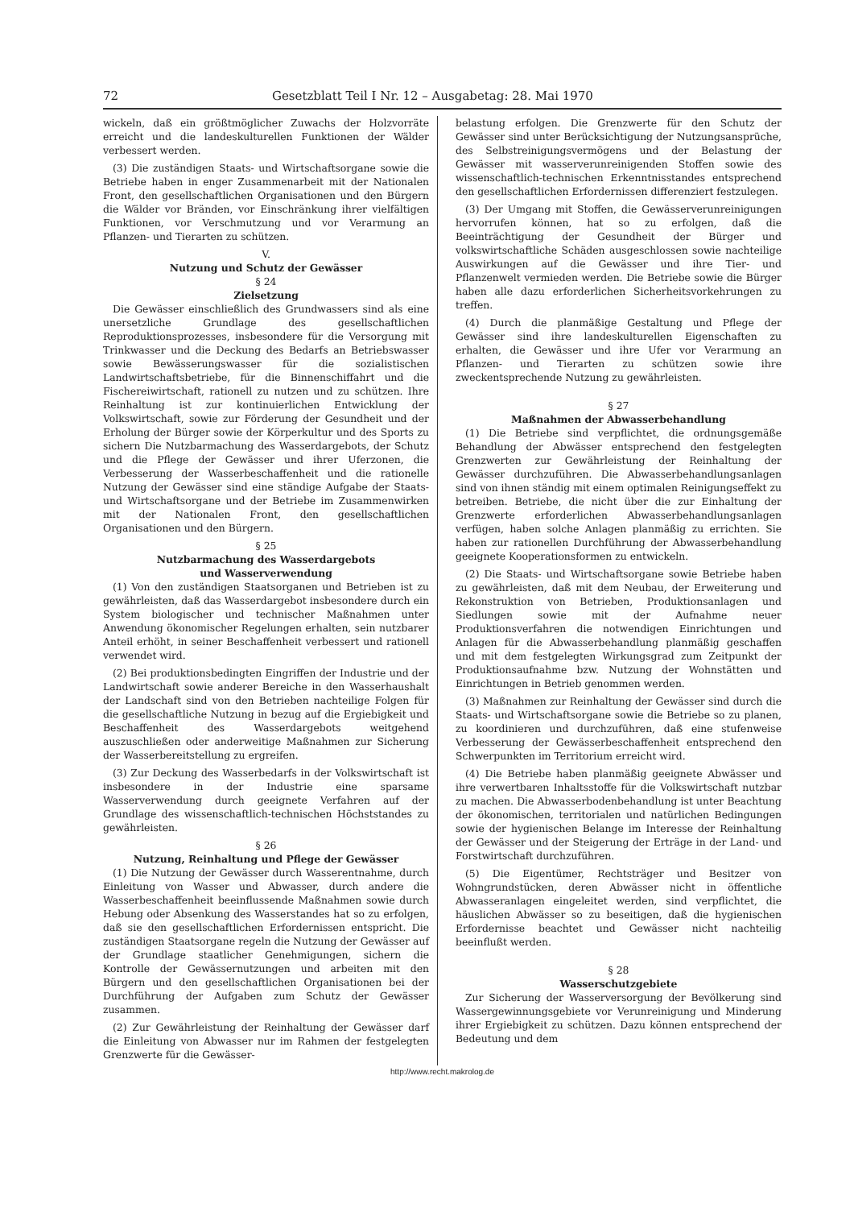72 Gesetzblatt Teil I Nr. 12 – Ausgabetag: 28. Mai 1970
wickeln, daß ein größtmöglicher Zuwachs der Holzvorräte erreicht und die landeskulturellen Funktionen der Wälder verbessert werden.
(3) Die zuständigen Staats- und Wirtschaftsorgane sowie die Betriebe haben in enger Zusammenarbeit mit der Nationalen Front, den gesellschaftlichen Organisationen und den Bürgern die Wälder vor Bränden, vor Einschränkung ihrer vielfältigen Funktionen, vor Verschmutzung und vor Verarmung an Pflanzen- und Tierarten zu schützen.
V.
Nutzung und Schutz der Gewässer
§ 24
Zielsetzung
Die Gewässer einschließlich des Grundwassers sind als eine unersetzliche Grundlage des gesellschaftlichen Reproduktionsprozesses, insbesondere für die Versorgung mit Trinkwasser und die Deckung des Bedarfs an Betriebswasser sowie Bewässerungswasser für die sozialistischen Landwirtschaftsbetriebe, für die Binnenschiffahrt und die Fischereiwirtschaft, rationell zu nutzen und zu schützen. Ihre Reinhaltung ist zur kontinuierlichen Entwicklung der Volkswirtschaft, sowie zur Förderung der Gesundheit und der Erholung der Bürger sowie der Körperkultur und des Sports zu sichern Die Nutzbarmachung des Wasserdargebots, der Schutz und die Pflege der Gewässer und ihrer Uferzonen, die Verbesserung der Wasserbeschaffenheit und die rationelle Nutzung der Gewässer sind eine ständige Aufgabe der Staats- und Wirtschaftsorgane und der Betriebe im Zusammenwirken mit der Nationalen Front, den gesellschaftlichen Organisationen und den Bürgern.
§ 25
Nutzbarmachung des Wasserdargebots
und Wasserverwendung
(1) Von den zuständigen Staatsorganen und Betrieben ist zu gewährleisten, daß das Wasserdargebot insbesondere durch ein System biologischer und technischer Maßnahmen unter Anwendung ökonomischer Regelungen erhalten, sein nutzbarer Anteil erhöht, in seiner Beschaffenheit verbessert und rationell verwendet wird.
(2) Bei produktionsbedingten Eingriffen der Industrie und der Landwirtschaft sowie anderer Bereiche in den Wasserhaushalt der Landschaft sind von den Betrieben nachteilige Folgen für die gesellschaftliche Nutzung in bezug auf die Ergiebigkeit und Beschaffenheit des Wasserdargebots weitgehend auszuschließen oder anderweitige Maßnahmen zur Sicherung der Wasserbereitstellung zu ergreifen.
(3) Zur Deckung des Wasserbedarfs in der Volkswirtschaft ist insbesondere in der Industrie eine sparsame Wasserverwendung durch geeignete Verfahren auf der Grundlage des wissenschaftlich-technischen Höchststandes zu gewährleisten.
§ 26
Nutzung, Reinhaltung und Pflege der Gewässer
(1) Die Nutzung der Gewässer durch Wasserentnahme, durch Einleitung von Wasser und Abwasser, durch andere die Wasserbeschaffenheit beeinflussende Maßnahmen sowie durch Hebung oder Absenkung des Wasserstandes hat so zu erfolgen, daß sie den gesellschaftlichen Erfordernissen entspricht. Die zuständigen Staatsorgane regeln die Nutzung der Gewässer auf der Grundlage staatlicher Genehmigungen, sichern die Kontrolle der Gewässernutzungen und arbeiten mit den Bürgern und den gesellschaftlichen Organisationen bei der Durchführung der Aufgaben zum Schutz der Gewässer zusammen.
(2) Zur Gewährleistung der Reinhaltung der Gewässer darf die Einleitung von Abwasser nur im Rahmen der festgelegten Grenzwerte für die Gewässer-
belastung erfolgen. Die Grenzwerte für den Schutz der Gewässer sind unter Berücksichtigung der Nutzungsansprüche, des Selbstreinigungsvermögens und der Belastung der Gewässer mit wasserverunreinigenden Stoffen sowie des wissenschaftlich-technischen Erkenntnisstandes entsprechend den gesellschaftlichen Erfordernissen differenziert festzulegen.
(3) Der Umgang mit Stoffen, die Gewässerverunreinigungen hervorrufen können, hat so zu erfolgen, daß die Beeinträchtigung der Gesundheit der Bürger und volkswirtschaftliche Schäden ausgeschlossen sowie nachteilige Auswirkungen auf die Gewässer und ihre Tier- und Pflanzenwelt vermieden werden. Die Betriebe sowie die Bürger haben alle dazu erforderlichen Sicherheitsvorkehrungen zu treffen.
(4) Durch die planmäßige Gestaltung und Pflege der Gewässer sind ihre landeskulturellen Eigenschaften zu erhalten, die Gewässer und ihre Ufer vor Verarmung an Pflanzen- und Tierarten zu schützen sowie ihre zweckentsprechende Nutzung zu gewährleisten.
§ 27
Maßnahmen der Abwasserbehandlung
(1) Die Betriebe sind verpflichtet, die ordnungsgemäße Behandlung der Abwässer entsprechend den festgelegten Grenzwerten zur Gewährleistung der Reinhaltung der Gewässer durchzuführen. Die Abwasserbehandlungsanlagen sind von ihnen ständig mit einem optimalen Reinigungseffekt zu betreiben. Betriebe, die nicht über die zur Einhaltung der Grenzwerte erforderlichen Abwasserbehandlungsanlagen verfügen, haben solche Anlagen planmäßig zu errichten. Sie haben zur rationellen Durchführung der Abwasserbehandlung geeignete Kooperationsformen zu entwickeln.
(2) Die Staats- und Wirtschaftsorgane sowie Betriebe haben zu gewährleisten, daß mit dem Neubau, der Erweiterung und Rekonstruktion von Betrieben, Produktionsanlagen und Siedlungen sowie mit der Aufnahme neuer Produktionsverfahren die notwendigen Einrichtungen und Anlagen für die Abwasserbehandlung planmäßig geschaffen und mit dem festgelegten Wirkungsgrad zum Zeitpunkt der Produktionsaufnahme bzw. Nutzung der Wohnstätten und Einrichtungen in Betrieb genommen werden.
(3) Maßnahmen zur Reinhaltung der Gewässer sind durch die Staats- und Wirtschaftsorgane sowie die Betriebe so zu planen, zu koordinieren und durchzuführen, daß eine stufenweise Verbesserung der Gewässerbeschaffenheit entsprechend den Schwerpunkten im Territorium erreicht wird.
(4) Die Betriebe haben planmäßig geeignete Abwässer und ihre verwertbaren Inhaltsstoffe für die Volkswirtschaft nutzbar zu machen. Die Abwasserbodenbehandlung ist unter Beachtung der ökonomischen, territorialen und natürlichen Bedingungen sowie der hygienischen Belange im Interesse der Reinhaltung der Gewässer und der Steigerung der Erträge in der Land- und Forstwirtschaft durchzuführen.
(5) Die Eigentümer, Rechtsträger und Besitzer von Wohngrundstücken, deren Abwässer nicht in öffentliche Abwasseranlagen eingeleitet werden, sind verpflichtet, die häuslichen Abwässer so zu beseitigen, daß die hygienischen Erfordernisse beachtet und Gewässer nicht nachteilig beeinflußt werden.
§ 28
Wasserschutzgebiete
Zur Sicherung der Wasserversorgung der Bevölkerung sind Wassergewinnungsgebiete vor Verunreinigung und Minderung ihrer Ergiebigkeit zu schützen. Dazu können entsprechend der Bedeutung und dem
http://www.recht.makrolog.de